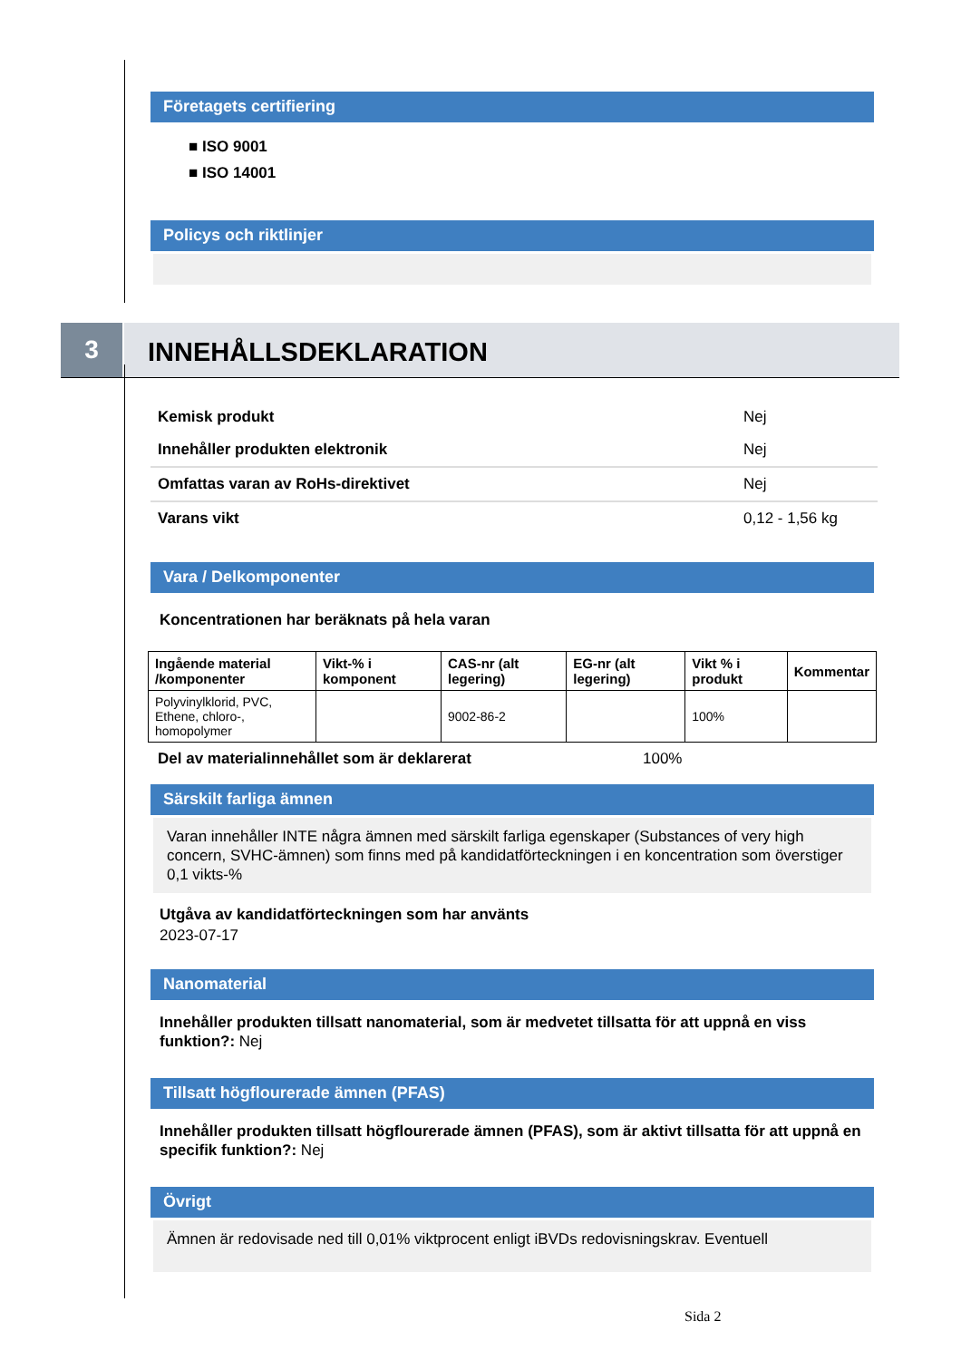Företagets certifiering
■ ISO 9001
■ ISO 14001
Policys och riktlinjer
3
INNEHÅLLSDEKLARATION
| Kemisk produkt | Nej |
| Innehåller produkten elektronik | Nej |
| Omfattas varan av RoHs-direktivet | Nej |
| Varans vikt | 0,12 - 1,56 kg |
Vara / Delkomponenter
Koncentrationen har beräknats på hela varan
| Ingående material /komponenter | Vikt-% i komponent | CAS-nr (alt legering) | EG-nr (alt legering) | Vikt % i produkt | Kommentar |
| --- | --- | --- | --- | --- | --- |
| Polyvinylklorid, PVC, Ethene, chloro-, homopolymer | | 9002-86-2 | | 100% | |
Del av materialinnehållet som är deklarerat 100%
Särskilt farliga ämnen
Varan innehåller INTE några ämnen med särskilt farliga egenskaper (Substances of very high concern, SVHC-ämnen) som finns med på kandidatförteckningen i en koncentration som överstiger 0,1 vikts-%
Utgåva av kandidatförteckningen som har använts
2023-07-17
Nanomaterial
Innehåller produkten tillsatt nanomaterial, som är medvetet tillsatta för att uppnå en viss funktion?: Nej
Tillsatt högflourerade ämnen (PFAS)
Innehåller produkten tillsatt högflourerade ämnen (PFAS), som är aktivt tillsatta för att uppnå en specifik funktion?: Nej
Övrigt
Ämnen är redovisade ned till 0,01% viktprocent enligt iBVDs redovisningskrav. Eventuell
Sida 2